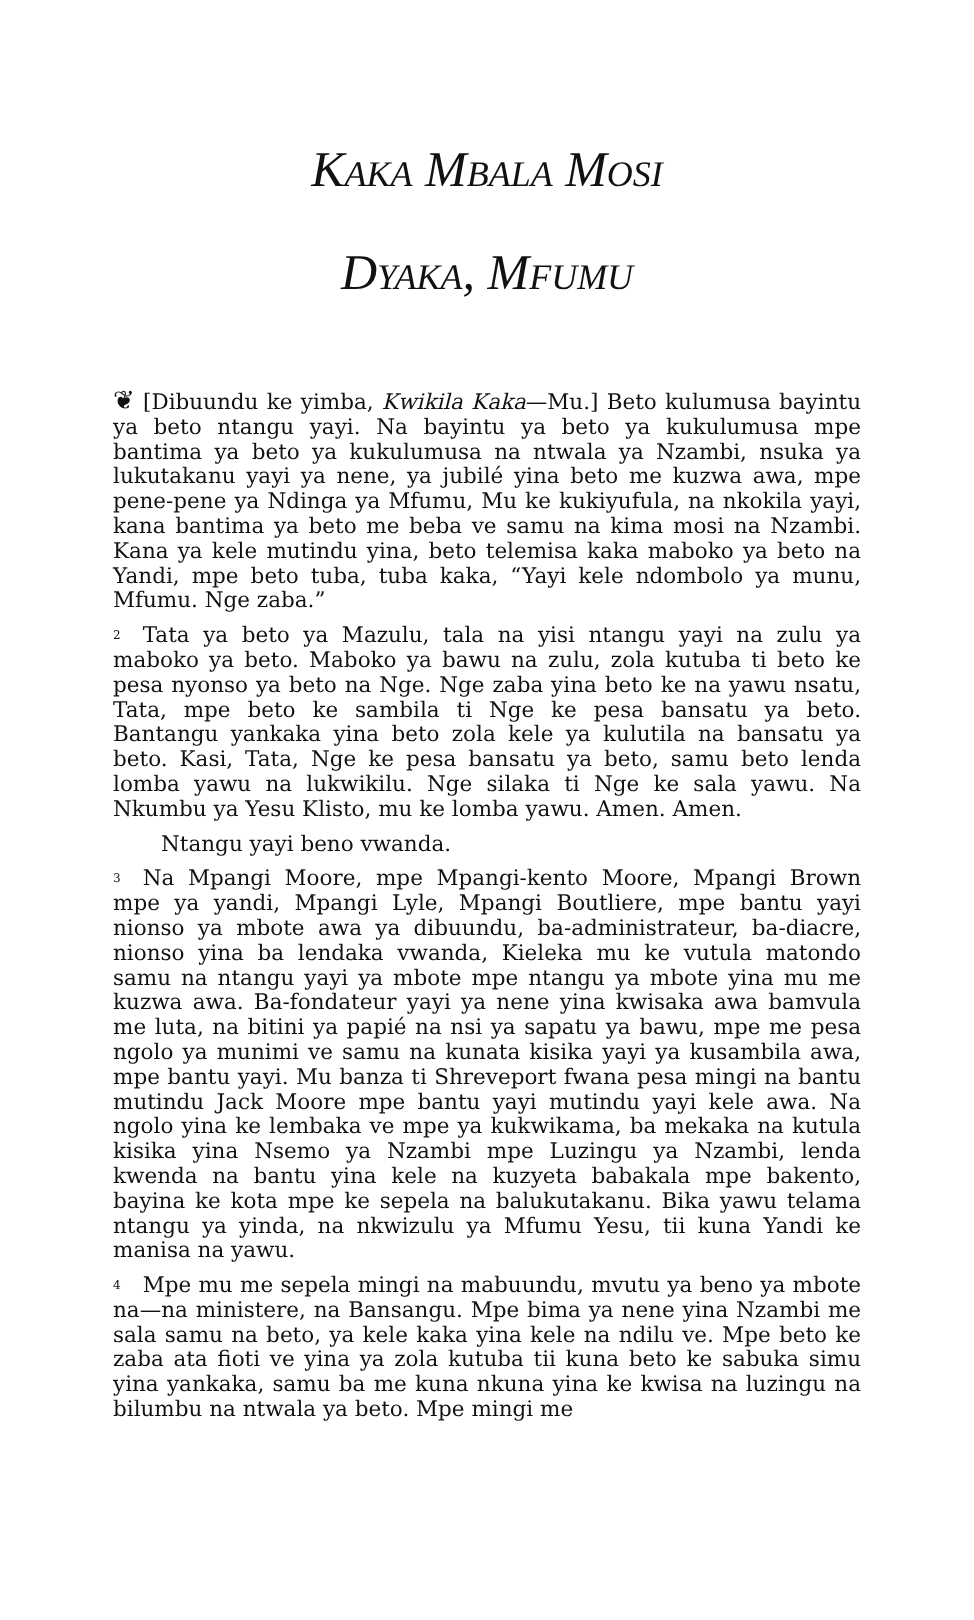KAKA MBALA MOSI
DYAKA, MFUMU
❦ [Dibuundu ke yimba, Kwikila Kaka—Mu.] Beto kulumusa bayintu ya beto ntangu yayi. Na bayintu ya beto ya kukulumusa mpe bantima ya beto ya kukulumusa na ntwala ya Nzambi, nsuka ya lukutakanu yayi ya nene, ya jubilé yina beto me kuzwa awa, mpe pene-pene ya Ndinga ya Mfumu, Mu ke kukiyufula, na nkokila yayi, kana bantima ya beto me beba ve samu na kima mosi na Nzambi. Kana ya kele mutindu yina, beto telemisa kaka maboko ya beto na Yandi, mpe beto tuba, tuba kaka, “Yayi kele ndombolo ya munu, Mfumu. Nge zaba.”
<sup>2</sup> Tata ya beto ya Mazulu, tala na yisi ntangu yayi na zulu ya maboko ya beto. Maboko ya bawu na zulu, zola kutuba ti beto ke pesa nyonso ya beto na Nge. Nge zaba yina beto ke na yawu nsatu, Tata, mpe beto ke sambila ti Nge ke pesa bansatu ya beto. Bantangu yankaka yina beto zola kele ya kulutila na bansatu ya beto. Kasi, Tata, Nge ke pesa bansatu ya beto, samu beto lenda lomba yawu na lukwikilu. Nge silaka ti Nge ke sala yawu. Na Nkumbu ya Yesu Klisto, mu ke lomba yawu. Amen. Amen.
Ntangu yayi beno vwanda.
<sup>3</sup> Na Mpangi Moore, mpe Mpangi-kento Moore, Mpangi Brown mpe ya yandi, Mpangi Lyle, Mpangi Boutliere, mpe bantu yayi nionso ya mbote awa ya dibuundu, ba-administrateur, ba-diacre, nionso yina ba lendaka vwanda, Kieleka mu ke vutula matondo samu na ntangu yayi ya mbote mpe ntangu ya mbote yina mu me kuzwa awa. Ba-fondateur yayi ya nene yina kwisaka awa bamvula me luta, na bitini ya papié na nsi ya sapatu ya bawu, mpe me pesa ngolo ya munimi ve samu na kunata kisika yayi ya kusambila awa, mpe bantu yayi. Mu banza ti Shreveport fwana pesa mingi na bantu mutindu Jack Moore mpe bantu yayi mutindu yayi kele awa. Na ngolo yina ke lembaka ve mpe ya kukwikama, ba mekaka na kutula kisika yina Nsemo ya Nzambi mpe Luzingu ya Nzambi, lenda kwenda na bantu yina kele na kuzyeta babakala mpe bakento, bayina ke kota mpe ke sepela na balukutakanu. Bika yawu telama ntangu ya yinda, na nkwizulu ya Mfumu Yesu, tii kuna Yandi ke manisa na yawu.
<sup>4</sup> Mpe mu me sepela mingi na mabuundu, mvutu ya beno ya mbote na—na ministere, na Bansangu. Mpe bima ya nene yina Nzambi me sala samu na beto, ya kele kaka yina kele na ndilu ve. Mpe beto ke zaba ata fioti ve yina ya zola kutuba tii kuna beto ke sabuka simu yina yankaka, samu ba me kuna nkuna yina ke kwisa na luzingu na bilumbu na ntwala ya beto. Mpe mingi me